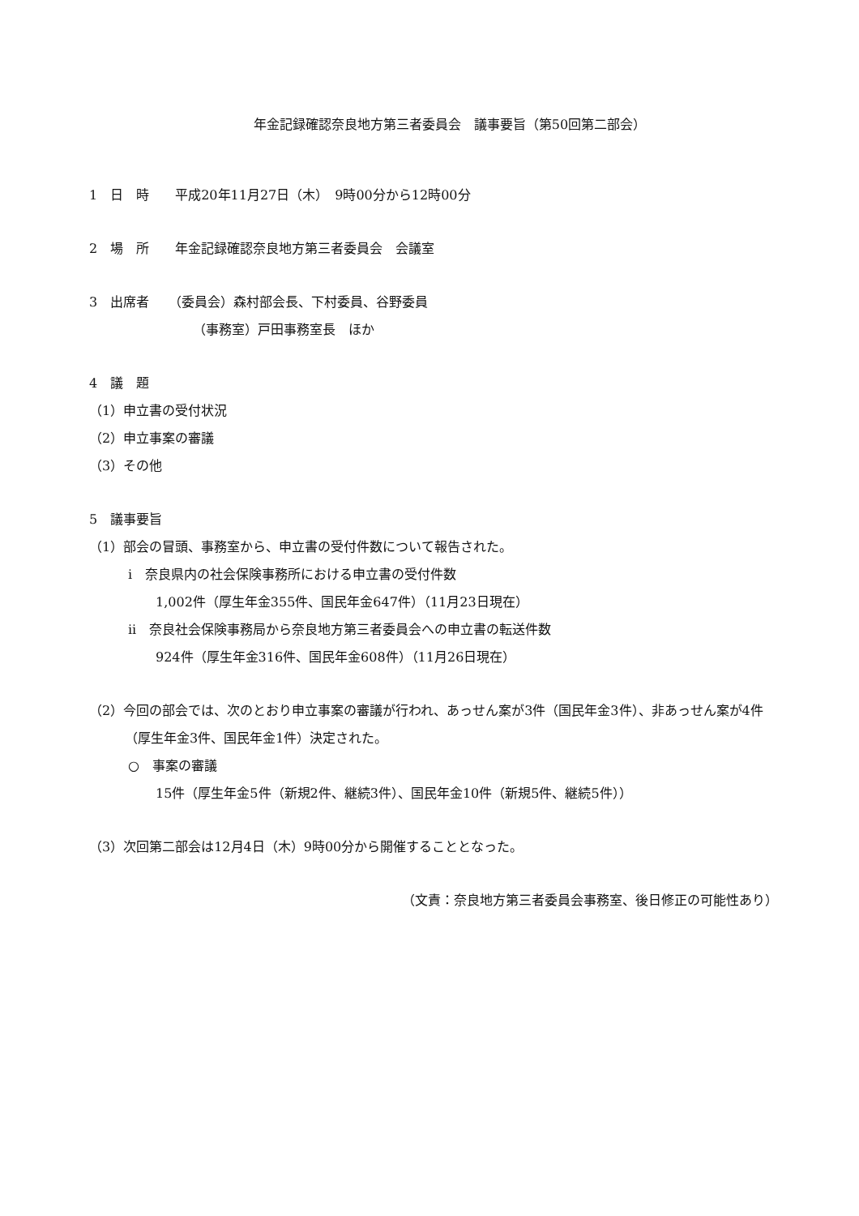年金記録確認奈良地方第三者委員会　議事要旨（第50回第二部会）
1　日　時　　平成20年11月27日（木）　9時00分から12時00分
2　場　所　　年金記録確認奈良地方第三者委員会　会議室
3　出席者　　（委員会）森村部会長、下村委員、谷野委員
（事務室）戸田事務室長　ほか
4　議　題
（1）申立書の受付状況
（2）申立事案の審議
（3）その他
5　議事要旨
（1）部会の冒頭、事務室から、申立書の受付件数について報告された。
i　奈良県内の社会保険事務所における申立書の受付件数
1,002件（厚生年金355件、国民年金647件）（11月23日現在）
ii　奈良社会保険事務局から奈良地方第三者委員会への申立書の転送件数
924件（厚生年金316件、国民年金608件）（11月26日現在）
（2）今回の部会では、次のとおり申立事案の審議が行われ、あっせん案が3件（国民年金3件）、非あっせん案が4件（厚生年金3件、国民年金1件）決定された。
○　事案の審議
15件（厚生年金5件（新規2件、継続3件）、国民年金10件（新規5件、継続5件））
（3）次回第二部会は12月4日（木）9時00分から開催することとなった。
（文責：奈良地方第三者委員会事務室、後日修正の可能性あり）